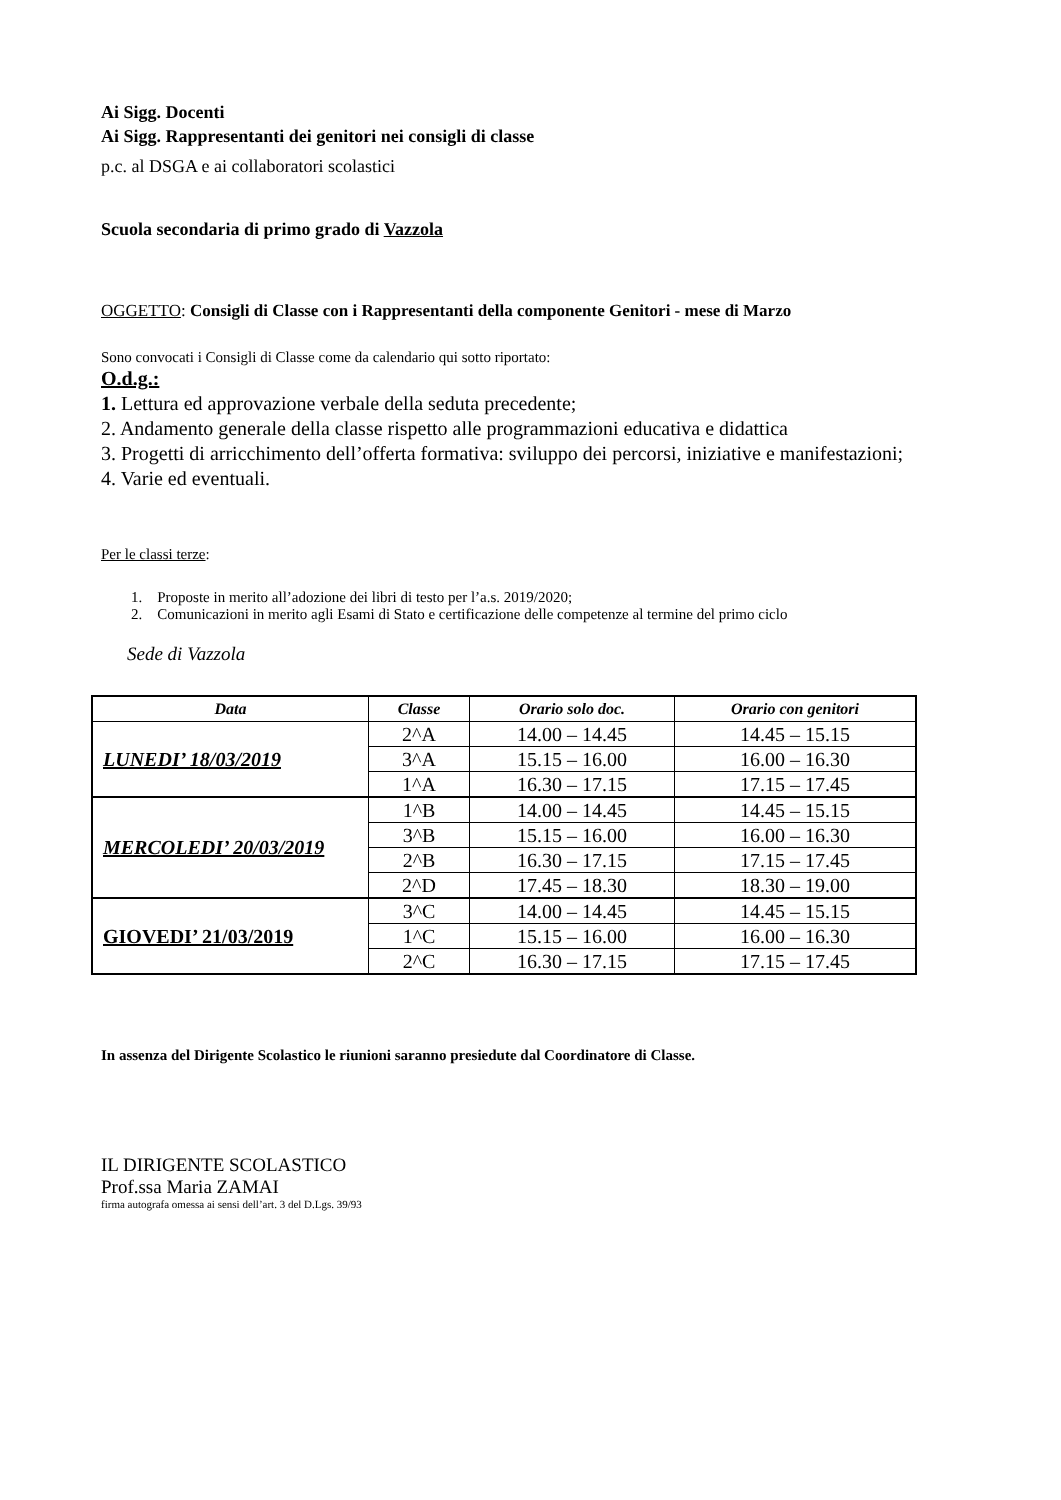Ai Sigg. Docenti
Ai Sigg. Rappresentanti dei genitori nei consigli di classe
p.c. al DSGA e ai collaboratori scolastici
Scuola secondaria di primo grado di Vazzola
OGGETTO: Consigli di Classe con i Rappresentanti della componente Genitori - mese di Marzo
Sono convocati i Consigli di Classe come da calendario qui sotto riportato:
O.d.g.:
1. Lettura ed approvazione verbale della seduta precedente;
2. Andamento generale della classe rispetto alle programmazioni educativa e didattica
3. Progetti di arricchimento dell’offerta formativa: sviluppo dei percorsi, iniziative e manifestazioni;
4. Varie ed eventuali.
Per le classi terze:
1. Proposte in merito all’adozione dei libri di testo per l’a.s. 2019/2020;
2. Comunicazioni in merito agli Esami di Stato e certificazione delle competenze al termine del primo ciclo
Sede di Vazzola
| Data | Classe | Orario solo doc. | Orario con genitori |
| --- | --- | --- | --- |
| LUNEDI’ 18/03/2019 | 2^A | 14.00 – 14.45 | 14.45 – 15.15 |
| | 3^A | 15.15 – 16.00 | 16.00 – 16.30 |
| | 1^A | 16.30 – 17.15 | 17.15 – 17.45 |
| MERCOLEDI’ 20/03/2019 | 1^B | 14.00 – 14.45 | 14.45 – 15.15 |
| | 3^B | 15.15 – 16.00 | 16.00 – 16.30 |
| | 2^B | 16.30 – 17.15 | 17.15 – 17.45 |
| | 2^D | 17.45 – 18.30 | 18.30 – 19.00 |
| GIOVEDI’ 21/03/2019 | 3^C | 14.00 – 14.45 | 14.45 – 15.15 |
| | 1^C | 15.15 – 16.00 | 16.00 – 16.30 |
| | 2^C | 16.30 – 17.15 | 17.15 – 17.45 |
In assenza del Dirigente Scolastico le riunioni saranno presiedute dal Coordinatore di Classe.
IL DIRIGENTE SCOLASTICO
Prof.ssa Maria ZAMAI
firma autografa omessa ai sensi dell’art. 3 del D.Lgs. 39/93